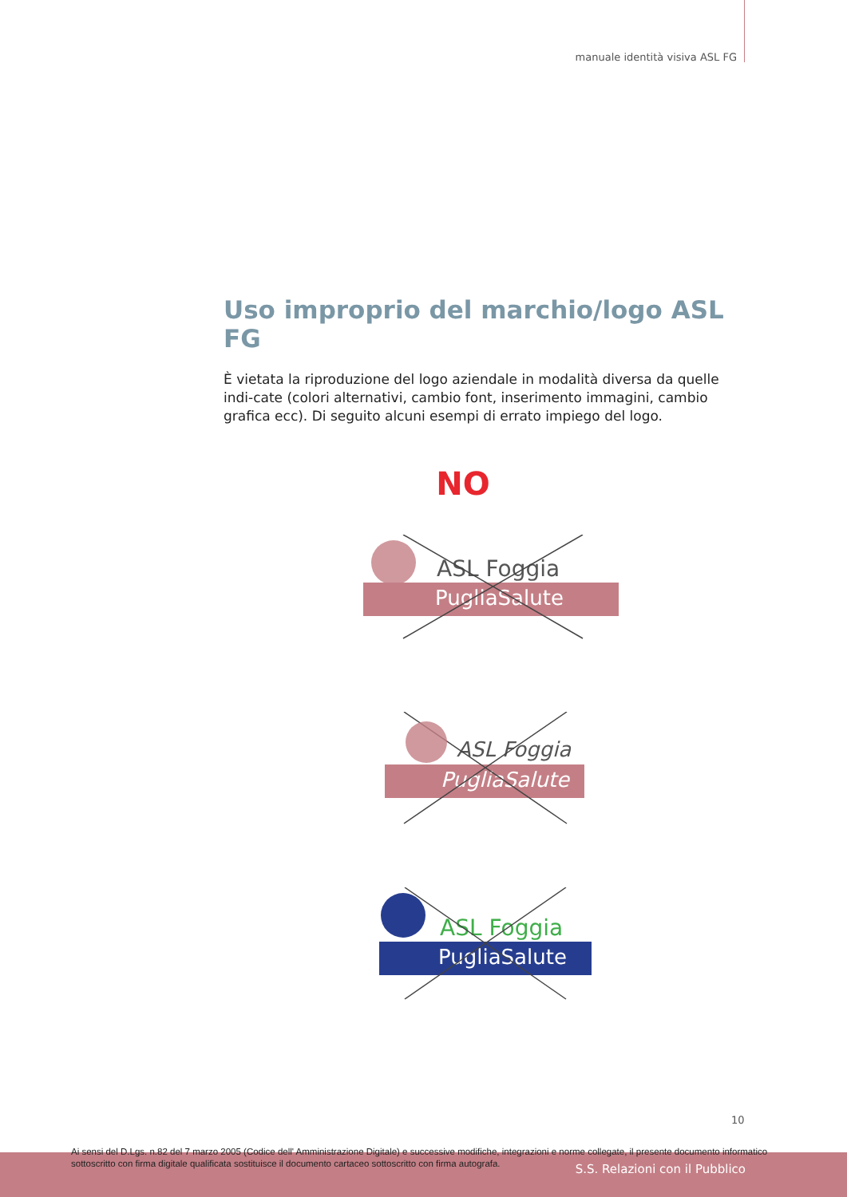manuale identità visiva ASL FG
Uso improprio del marchio/logo ASL FG
È vietata la riproduzione del logo aziendale in modalità diversa da quelle indi-cate (colori alternativi, cambio font, inserimento immagini, cambio grafica ecc). Di seguito alcuni esempi di errato impiego del logo.
NO
ASL Foggia
PugliaSalute
ASL Foggia
PugliaSalute
ASL Foggia
PugliaSalute
10
Ai sensi del D.Lgs. n.82 del 7 marzo 2005 (Codice dell' Amministrazione Digitale) e successive modifiche, integrazioni e norme collegate, il presente documento informatico sottoscritto con firma digitale qualificata sostituisce il documento cartaceo sottoscritto con firma autografa.
S.S. Relazioni con il Pubblico